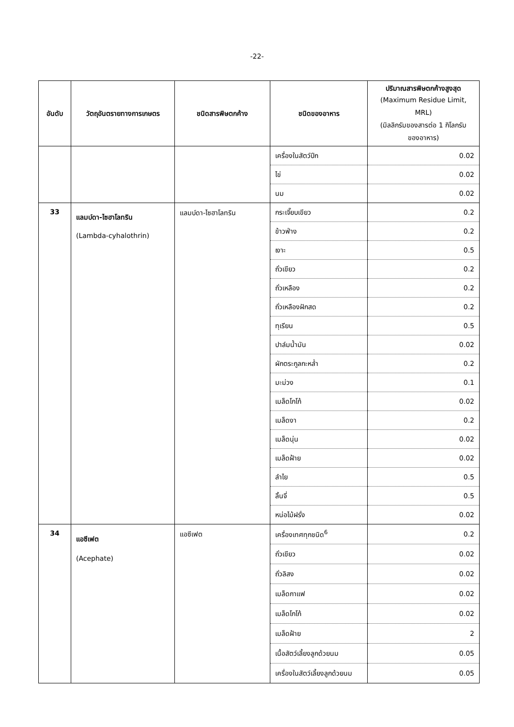-22-
| อันดับ | วัตถุอันตรายทางการเกษตร | ชนิดสารพิษตกค้าง | ชนิดของอาหาร | ปริมาณสารพิษตกค้างสูงสุด (Maximum Residue Limit, MRL) (มิลลิกรัมของสารต่อ 1 กิโลกรัม ของอาหาร) |
| --- | --- | --- | --- | --- |
| | | | เครื่องในสัตว์ปีก | 0.02 |
| | | | ไข่ | 0.02 |
| | | | นม | 0.02 |
| 33 | แลมบ์ดา-ไซฮาโลทริน (Lambda-cyhalothrin) | แลมบ์ดา-ไซฮาโลทริน | กระเจี๊ยบเขียว | 0.2 |
| | | | ข้าวฟ่าง | 0.2 |
| | | | เงาะ | 0.5 |
| | | | ถั่วเขียว | 0.2 |
| | | | ถั่วเหลือง | 0.2 |
| | | | ถั่วเหลืองฝักสด | 0.2 |
| | | | ทุเรียน | 0.5 |
| | | | ปาล์มน้ำมัน | 0.02 |
| | | | ผักตระกูลกะหล่ำ | 0.2 |
| | | | มะม่วง | 0.1 |
| | | | เมล็ดโกโก้ | 0.02 |
| | | | เมล็ดงา | 0.2 |
| | | | เมล็ดนุ่น | 0.02 |
| | | | เมล็ดฝ้าย | 0.02 |
| | | | ลำไย | 0.5 |
| | | | ลิ้นจี่ | 0.5 |
| | | | หน่อไม้ฝรั่ง | 0.02 |
| 34 | แอซีเฟต (Acephate) | แอซีเฟต | เครื่องเทศทุกชนิด<sup>6</sup> | 0.2 |
| | | | ถั่วเขียว | 0.02 |
| | | | ถั่วลิสง | 0.02 |
| | | | เมล็ดกาแฟ | 0.02 |
| | | | เมล็ดโกโก้ | 0.02 |
| | | | เมล็ดฝ้าย | 2 |
| | | | เนื้อสัตว์เลี้ยงลูกด้วยนม | 0.05 |
| | | | เครื่องในสัตว์เลี้ยงลูกด้วยนม | 0.05 |